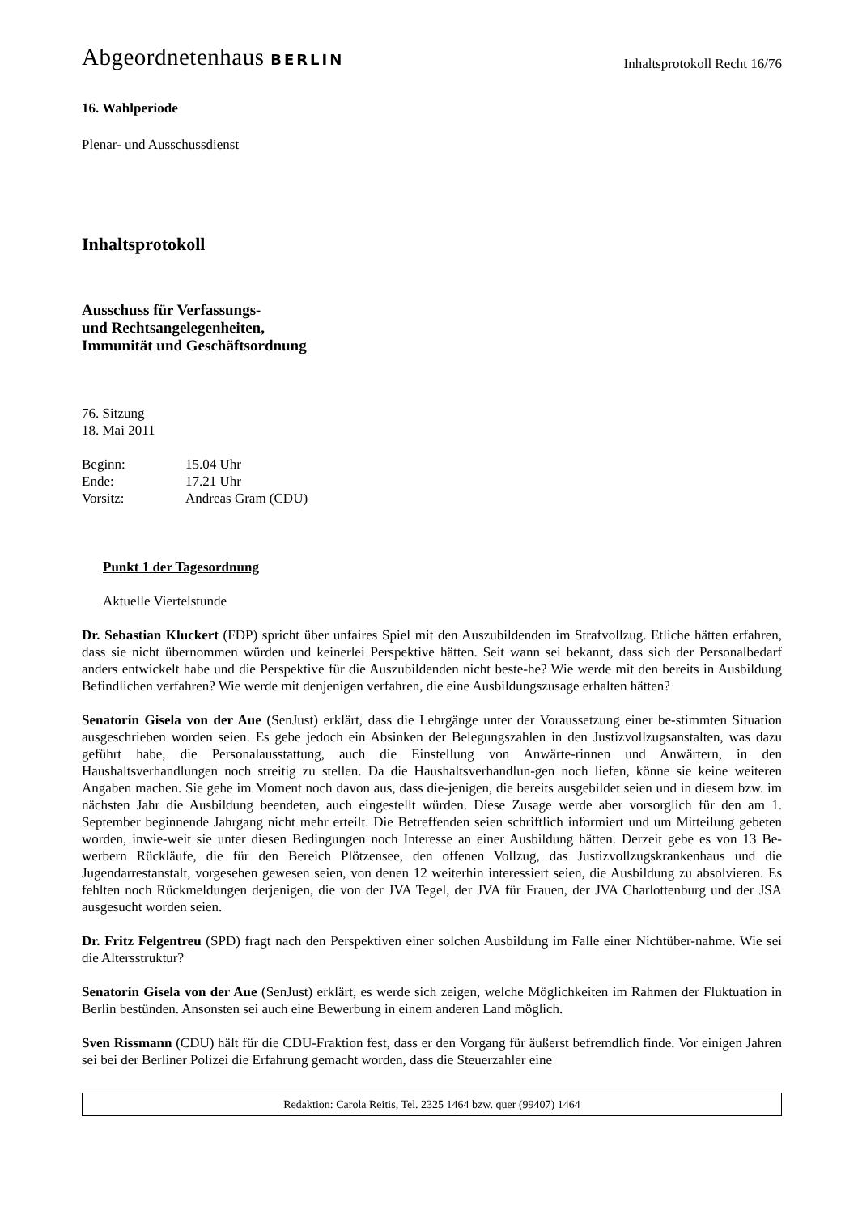Abgeordnetenhaus BERLIN
Inhaltsprotokoll Recht 16/76
16. Wahlperiode
Plenar- und Ausschussdienst
Inhaltsprotokoll
Ausschuss für Verfassungs-
und Rechtsangelegenheiten,
Immunität und Geschäftsordnung
76. Sitzung
18. Mai 2011
| Beginn: | 15.04 Uhr |
| Ende: | 17.21 Uhr |
| Vorsitz: | Andreas Gram (CDU) |
Punkt 1 der Tagesordnung
Aktuelle Viertelstunde
Dr. Sebastian Kluckert (FDP) spricht über unfaires Spiel mit den Auszubildenden im Strafvollzug. Etliche hätten erfahren, dass sie nicht übernommen würden und keinerlei Perspektive hätten. Seit wann sei bekannt, dass sich der Personalbedarf anders entwickelt habe und die Perspektive für die Auszubildenden nicht beste-he? Wie werde mit den bereits in Ausbildung Befindlichen verfahren? Wie werde mit denjenigen verfahren, die eine Ausbildungszusage erhalten hätten?
Senatorin Gisela von der Aue (SenJust) erklärt, dass die Lehrgänge unter der Voraussetzung einer be-stimmten Situation ausgeschrieben worden seien. Es gebe jedoch ein Absinken der Belegungszahlen in den Justizvollzugsanstalten, was dazu geführt habe, die Personalausstattung, auch die Einstellung von Anwärte-rinnen und Anwärtern, in den Haushaltsverhandlungen noch streitig zu stellen. Da die Haushaltsverhandlun-gen noch liefen, könne sie keine weiteren Angaben machen. Sie gehe im Moment noch davon aus, dass die-jenigen, die bereits ausgebildet seien und in diesem bzw. im nächsten Jahr die Ausbildung beendeten, auch eingestellt würden. Diese Zusage werde aber vorsorglich für den am 1. September beginnende Jahrgang nicht mehr erteilt. Die Betreffenden seien schriftlich informiert und um Mitteilung gebeten worden, inwie-weit sie unter diesen Bedingungen noch Interesse an einer Ausbildung hätten. Derzeit gebe es von 13 Be-werbern Rückläufe, die für den Bereich Plötzensee, den offenen Vollzug, das Justizvollzugskrankenhaus und die Jugendarrestanstalt, vorgesehen gewesen seien, von denen 12 weiterhin interessiert seien, die Ausbildung zu absolvieren. Es fehlten noch Rückmeldungen derjenigen, die von der JVA Tegel, der JVA für Frauen, der JVA Charlottenburg und der JSA ausgesucht worden seien.
Dr. Fritz Felgentreu (SPD) fragt nach den Perspektiven einer solchen Ausbildung im Falle einer Nichtüber-nahme. Wie sei die Altersstruktur?
Senatorin Gisela von der Aue (SenJust) erklärt, es werde sich zeigen, welche Möglichkeiten im Rahmen der Fluktuation in Berlin bestünden. Ansonsten sei auch eine Bewerbung in einem anderen Land möglich.
Sven Rissmann (CDU) hält für die CDU-Fraktion fest, dass er den Vorgang für äußerst befremdlich finde. Vor einigen Jahren sei bei der Berliner Polizei die Erfahrung gemacht worden, dass die Steuerzahler eine
Redaktion: Carola Reitis, Tel. 2325 1464 bzw. quer (99407) 1464